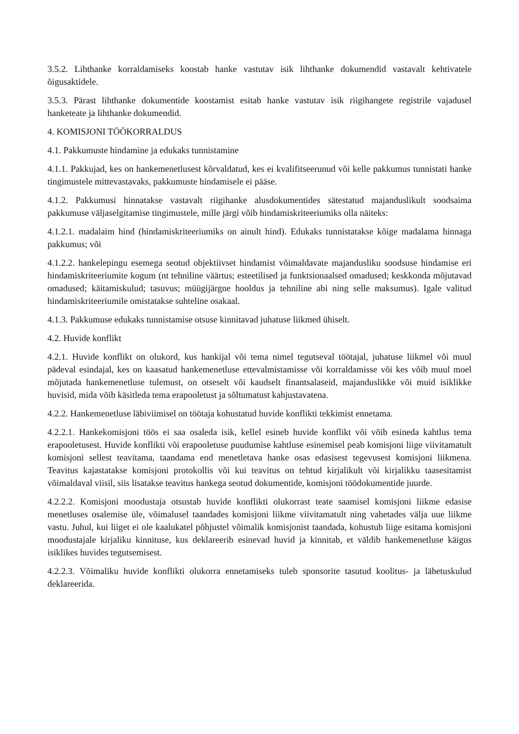3.5.2. Lihthanke korraldamiseks koostab hanke vastutav isik lihthanke dokumendid vastavalt kehtivatele õigusaktidele.
3.5.3. Pärast lihthanke dokumentide koostamist esitab hanke vastutav isik riigihangete registrile vajadusel hanketeate ja lihthanke dokumendid.
4. KOMISJONI TÖÖKORRALDUS
4.1. Pakkumuste hindamine ja edukaks tunnistamine
4.1.1. Pakkujad, kes on hankemenetlusest kõrvaldatud, kes ei kvalifitseerunud või kelle pakkumus tunnistati hanke tingimustele mittevastavaks, pakkumuste hindamisele ei pääse.
4.1.2. Pakkumusi hinnatakse vastavalt riigihanke alusdokumentides sätestatud majanduslikult soodsaima pakkumuse väljaselgitamise tingimustele, mille järgi võib hindamiskriteeriumiks olla näiteks:
4.1.2.1. madalaim hind (hindamiskriteeriumiks on ainult hind). Edukaks tunnistatakse kõige madalama hinnaga pakkumus; või
4.1.2.2. hankelepingu esemega seotud objektiivset hindamist võimaldavate majandusliku soodsuse hindamise eri hindamiskriteeriumite kogum (nt tehniline väärtus; esteetilised ja funktsionaalsed omadused; keskkonda mõjutavad omadused; käitamiskulud; tasuvus; müügijärgne hooldus ja tehniline abi ning selle maksumus). Igale valitud hindamiskriteeriumile omistatakse suhteline osakaal.
4.1.3. Pakkumuse edukaks tunnistamise otsuse kinnitavad juhatuse liikmed ühiselt.
4.2. Huvide konflikt
4.2.1. Huvide konflikt on olukord, kus hankijal või tema nimel tegutseval töötajal, juhatuse liikmel või muul pädeval esindajal, kes on kaasatud hankemenetluse ettevalmistamisse või korraldamisse või kes võib muul moel mõjutada hankemenetluse tulemust, on otseselt või kaudselt finantsalaseid, majanduslikke või muid isiklikke huvisid, mida võib käsitleda tema erapooletust ja sõltumatust kahjustavatena.
4.2.2. Hankemenetluse läbiviimisel on töötaja kohustatud huvide konflikti tekkimist ennetama.
4.2.2.1. Hankekomisjoni töös ei saa osaleda isik, kellel esineb huvide konflikt või võib esineda kahtlus tema erapooletusest. Huvide konflikti või erapooletuse puudumise kahtluse esinemisel peab komisjoni liige viivitamatult komisjoni sellest teavitama, taandama end menetletava hanke osas edasisest tegevusest komisjoni liikmena. Teavitus kajastatakse komisjoni protokollis või kui teavitus on tehtud kirjalikult või kirjalikku taasesitamist võimaldaval viisil, siis lisatakse teavitus hankega seotud dokumentide, komisjoni töödokumentide juurde.
4.2.2.2. Komisjoni moodustaja otsustab huvide konflikti olukorrast teate saamisel komisjoni liikme edasise menetluses osalemise üle, võimalusel taandades komisjoni liikme viivitamatult ning vahetades välja uue liikme vastu. Juhul, kui liiget ei ole kaalukatel põhjustel võimalik komisjonist taandada, kohustub liige esitama komisjoni moodustajale kirjaliku kinnituse, kus deklareerib esinevad huvid ja kinnitab, et väldib hankemenetluse käigus isiklikes huvides tegutsemisest.
4.2.2.3. Võimaliku huvide konflikti olukorra ennetamiseks tuleb sponsorite tasutud koolitus- ja lähetuskulud deklareerida.